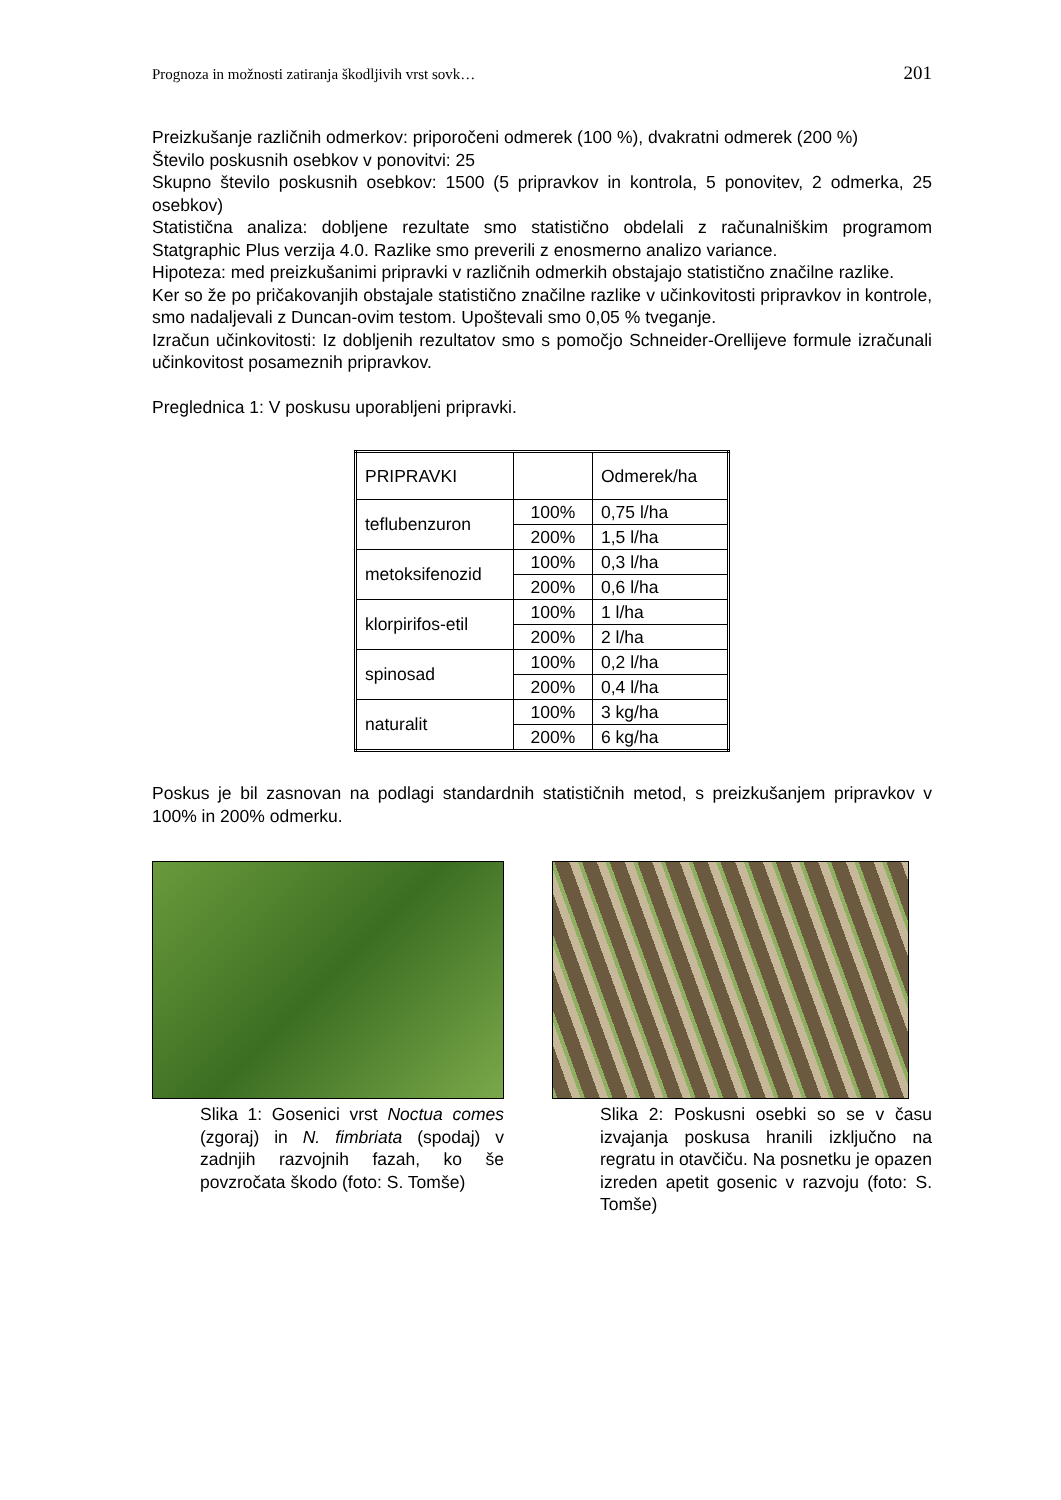Prognoza in možnosti zatiranja škodljivih vrst sovk… 201
Preizkušanje različnih odmerkov: priporočeni odmerek (100 %), dvakratni odmerek (200 %)
Število poskusnih osebkov v ponovitvi: 25
Skupno število poskusnih osebkov: 1500 (5 pripravkov in kontrola, 5 ponovitev, 2 odmerka, 25 osebkov)
Statistična analiza: dobljene rezultate smo statistično obdelali z računalniškim programom Statgraphic Plus verzija 4.0. Razlike smo preverili z enosmerno analizo variance.
Hipoteza: med preizkušanimi pripravki v različnih odmerkih obstajajo statistično značilne razlike.
Ker so že po pričakovanjih obstajale statistično značilne razlike v učinkovitosti pripravkov in kontrole, smo nadaljevali z Duncan-ovim testom. Upoštevali smo 0,05 % tveganje.
Izračun učinkovitosti: Iz dobljenih rezultatov smo s pomočjo Schneider-Orellijeve formule izračunali učinkovitost posameznih pripravkov.
Preglednica 1: V poskusu uporabljeni pripravki.
| PRIPRAVKI | | Odmerek/ha |
| teflubenzuron | 100% | 0,75 l/ha |
| | 200% | 1,5 l/ha |
| metoksifenozid | 100% | 0,3 l/ha |
| | 200% | 0,6 l/ha |
| klorpirifos-etil | 100% | 1 l/ha |
| | 200% | 2 l/ha |
| spinosad | 100% | 0,2 l/ha |
| | 200% | 0,4 l/ha |
| naturalit | 100% | 3 kg/ha |
| | 200% | 6 kg/ha |
Poskus je bil zasnovan na podlagi standardnih statističnih metod, s preizkušanjem pripravkov v 100% in 200% odmerku.
Slika 1: Gosenici vrst Noctua comes (zgoraj) in N. fimbriata (spodaj) v zadnjih razvojnih fazah, ko še povzročata škodo (foto: S. Tomše)
Slika 2: Poskusni osebki so se v času izvajanja poskusa hranili izključno na regratu in otavčiču. Na posnetku je opazen izreden apetit gosenic v razvoju (foto: S. Tomše)